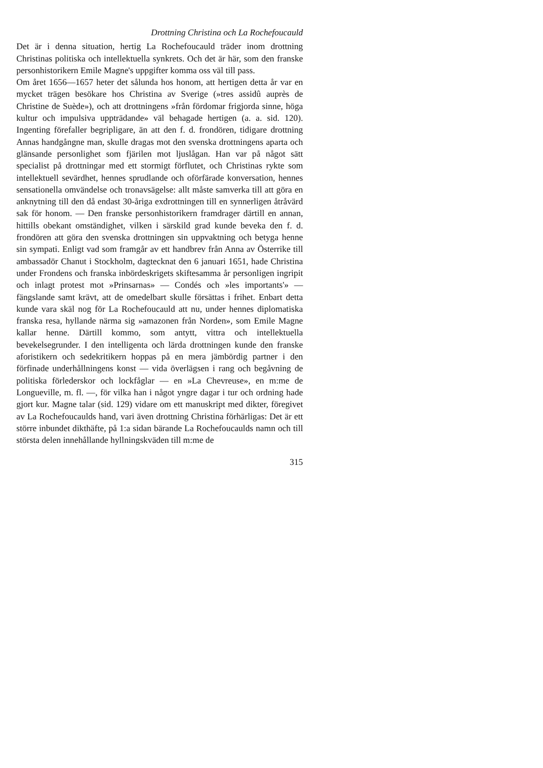Drottning Christina och La Rochefoucauld
Det är i denna situation, hertig La Rochefoucauld träder inom drottning Christinas politiska och intellektuella synkrets. Och det är här, som den franske personhistorikern Emile Magne's uppgifter komma oss väl till pass.
Om året 1656—1657 heter det sålunda hos honom, att hertigen detta år var en mycket trägen besökare hos Christina av Sverige (»tres assidû auprès de Christine de Suède»), och att drottningens »från fördomar frigjorda sinne, höga kultur och impulsiva uppträdande» väl behagade hertigen (a. a. sid. 120). Ingenting förefaller begripligare, än att den f. d. frondören, tidigare drottning Annas handgångne man, skulle dragas mot den svenska drottningens aparta och glänsande personlighet som fjärilen mot ljuslågan. Han var på något sätt specialist på drottningar med ett stormigt förflutet, och Christinas rykte som intellektuell sevärdhet, hennes sprudlande och oförfärade konversation, hennes sensationella omvändelse och tronavsägelse: allt måste samverka till att göra en anknytning till den då endast 30-åriga exdrottningen till en synnerligen åtråvärd sak för honom. — Den franske personhistorikern framdrager därtill en annan, hittills obekant omständighet, vilken i särskild grad kunde beveka den f. d. frondören att göra den svenska drottningen sin uppvaktning och betyga henne sin sympati. Enligt vad som framgår av ett handbrev från Anna av Österrike till ambassadör Chanut i Stockholm, dagtecknat den 6 januari 1651, hade Christina under Frondens och franska inbördeskrigets skiftesamma år personligen ingripit och inlagt protest mot »Prinsarnas» — Condés och »les importants'» — fängslande samt krävt, att de omedelbart skulle försättas i frihet. Enbart detta kunde vara skäl nog för La Rochefoucauld att nu, under hennes diplomatiska franska resa, hyllande närma sig »amazonen från Norden», som Emile Magne kallar henne. Därtill kommo, som antytt, vittra och intellektuella bevekelsegrunder. I den intelligenta och lärda drottningen kunde den franske aforistikern och sedekritikern hoppas på en mera jämbördig partner i den förfinade underhållningens konst — vida överlägsen i rang och begåvning de politiska förlederskor och lockfåglar — en »La Chevreuse», en m:me de Longueville, m. fl. —, för vilka han i något yngre dagar i tur och ordning hade gjort kur. Magne talar (sid. 129) vidare om ett manuskript med dikter, föregivet av La Rochefoucaulds hand, vari även drottning Christina förhärligas: Det är ett större inbundet dikthäfte, på 1:a sidan bärande La Rochefoucaulds namn och till största delen innehållande hyllningskväden till m:me de
315